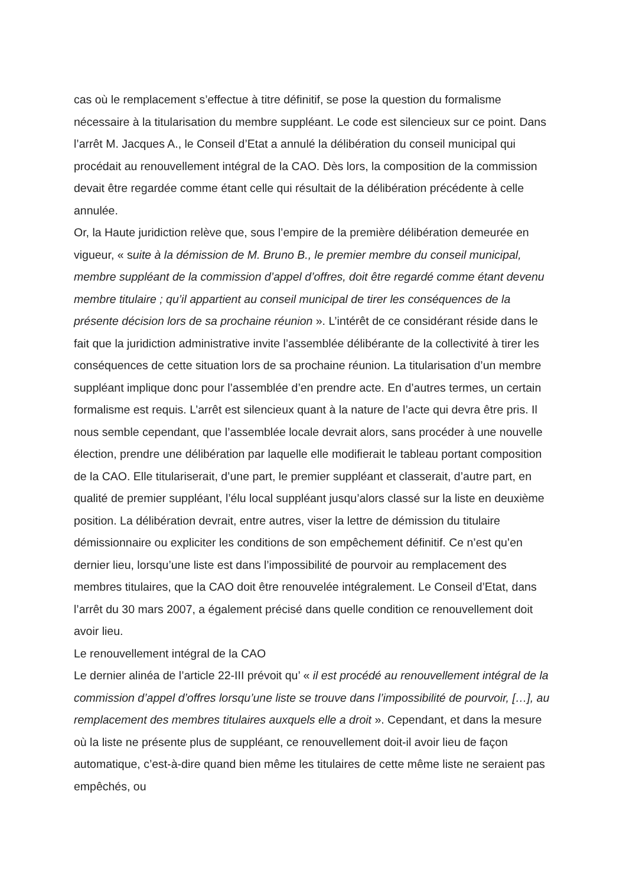cas où le remplacement s’effectue à titre définitif, se pose la question du formalisme nécessaire à la titularisation du membre suppléant. Le code est silencieux sur ce point. Dans l’arrêt M. Jacques A., le Conseil d’Etat a annulé la délibération du conseil municipal qui procédait au renouvellement intégral de la CAO. Dès lors, la composition de la commission devait être regardée comme étant celle qui résultait de la délibération précédente à celle annulée.
Or, la Haute juridiction relève que, sous l’empire de la première délibération demeurée en vigueur, « suite à la démission de M. Bruno B., le premier membre du conseil municipal, membre suppléant de la commission d’appel d’offres, doit être regardé comme étant devenu membre titulaire ; qu’il appartient au conseil municipal de tirer les conséquences de la présente décision lors de sa prochaine réunion ». L’intérêt de ce considérant réside dans le fait que la juridiction administrative invite l’assemblée délibérante de la collectivité à tirer les conséquences de cette situation lors de sa prochaine réunion. La titularisation d’un membre suppléant implique donc pour l’assemblée d’en prendre acte. En d’autres termes, un certain formalisme est requis. L’arrêt est silencieux quant à la nature de l’acte qui devra être pris. Il nous semble cependant, que l’assemblée locale devrait alors, sans procéder à une nouvelle élection, prendre une délibération par laquelle elle modifierait le tableau portant composition de la CAO. Elle titulariserait, d’une part, le premier suppléant et classerait, d’autre part, en qualité de premier suppléant, l’élu local suppléant jusqu’alors classé sur la liste en deuxième position. La délibération devrait, entre autres, viser la lettre de démission du titulaire démissionnaire ou expliciter les conditions de son empêchement définitif. Ce n’est qu’en dernier lieu, lorsqu’une liste est dans l’impossibilité de pourvoir au remplacement des membres titulaires, que la CAO doit être renouvelée intégralement. Le Conseil d’Etat, dans l’arrêt du 30 mars 2007, a également précisé dans quelle condition ce renouvellement doit avoir lieu.
Le renouvellement intégral de la CAO
Le dernier alinéa de l’article 22-III prévoit qu’ « il est procédé au renouvellement intégral de la commission d’appel d’offres lorsqu’une liste se trouve dans l’impossibilité de pourvoir, […], au remplacement des membres titulaires auxquels elle a droit ». Cependant, et dans la mesure où la liste ne présente plus de suppléant, ce renouvellement doit-il avoir lieu de façon automatique, c’est-à-dire quand bien même les titulaires de cette même liste ne seraient pas empêchés, ou